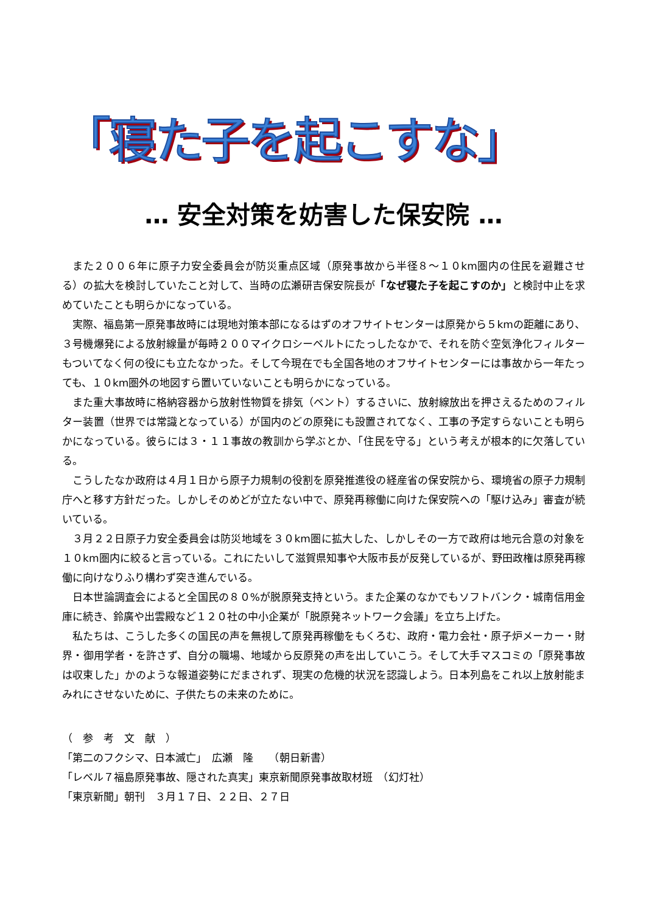「寝た子を起こすな」
… 安全対策を妨害した保安院 …
また２００６年に原子力安全委員会が防災重点区域（原発事故から半径８～１０km圏内の住民を避難させる）の拡大を検討していたこと対して、当時の広瀬研吉保安院長が「なぜ寝た子を起こすのか」と検討中止を求めていたことも明らかになっている。
実際、福島第一原発事故時には現地対策本部になるはずのオフサイトセンターは原発から５kmの距離にあり、３号機爆発による放射線量が毎時２００マイクロシーベルトにたっしたなかで、それを防ぐ空気浄化フィルターもついてなく何の役にも立たなかった。そして今現在でも全国各地のオフサイトセンターには事故から一年たっても、１０km圏外の地図すら置いていないことも明らかになっている。
また重大事故時に格納容器から放射性物質を排気（ベント）するさいに、放射線放出を押さえるためのフィルター装置（世界では常識となっている）が国内のどの原発にも設置されてなく、工事の予定すらないことも明らかになっている。彼らには３・１１事故の教訓から学ぶとか、「住民を守る」という考えが根本的に欠落している。
こうしたなか政府は４月１日から原子力規制の役割を原発推進役の経産省の保安院から、環境省の原子力規制庁へと移す方針だった。しかしそのめどが立たない中で、原発再稼働に向けた保安院への「駆け込み」審査が続いている。
３月２２日原子力安全委員会は防災地域を３０km圏に拡大した、しかしその一方で政府は地元合意の対象を１０km圏内に絞ると言っている。これにたいして滋賀県知事や大阪市長が反発しているが、野田政権は原発再稼働に向けなりふり構わず突き進んでいる。
日本世論調査会によると全国民の８０%が脱原発支持という。また企業のなかでもソフトバンク・城南信用金庫に続き、鈴廣や出雲殿など１２０社の中小企業が「脱原発ネットワーク会議」を立ち上げた。
私たちは、こうした多くの国民の声を無視して原発再稼働をもくろむ、政府・電力会社・原子炉メーカー・財界・御用学者・を許さず、自分の職場、地域から反原発の声を出していこう。そして大手マスコミの「原発事故は収束した」かのような報道姿勢にだまされず、現実の危機的状況を認識しよう。日本列島をこれ以上放射能まみれにさせないために、子供たちの未来のために。
（　参　考　文　献　）
「第二のフクシマ、日本滅亡」　広瀬　隆　　（朝日新書）
「レベル７福島原発事故、隠された真実」東京新聞原発事故取材班　（幻灯社）
「東京新聞」朝刊　３月１７日、２２日、２７日